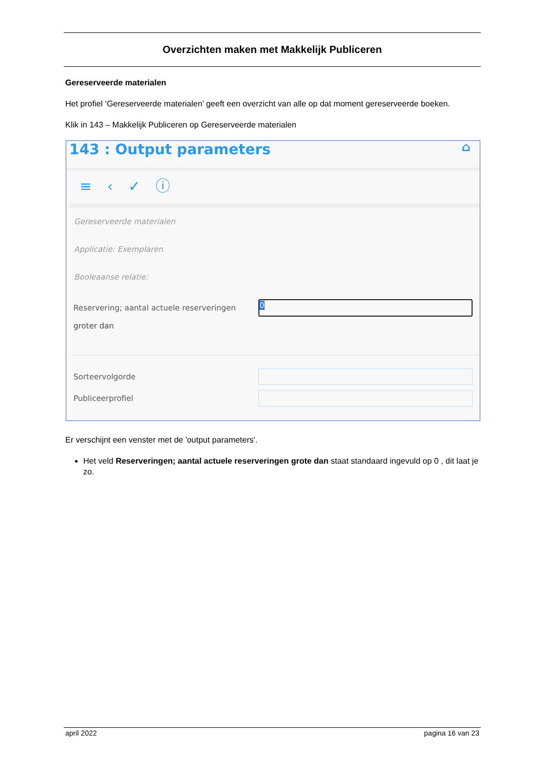Overzichten maken met Makkelijk Publiceren
Gereserveerde materialen
Het profiel ‘Gereserveerde materialen’ geeft een overzicht van alle op dat moment gereserveerde boeken.
Klik in 143 – Makkelijk Publiceren op Gereserveerde materialen
143 : Output parameters ⌂
≡ ‹ ✓ ⓘ
Gereserveerde materialen
Applicatie: Exemplaren
Booleaanse relatie:
Reservering; aantal actuele reserveringen
0
groter dan
Sorteervolgorde
Publiceerprofiel
Er verschijnt een venster met de 'output parameters'.
Het veld Reserveringen; aantal actuele reserveringen grote dan staat standaard ingevuld op 0 , dit laat je zo.
april 2022 pagina 16 van 23